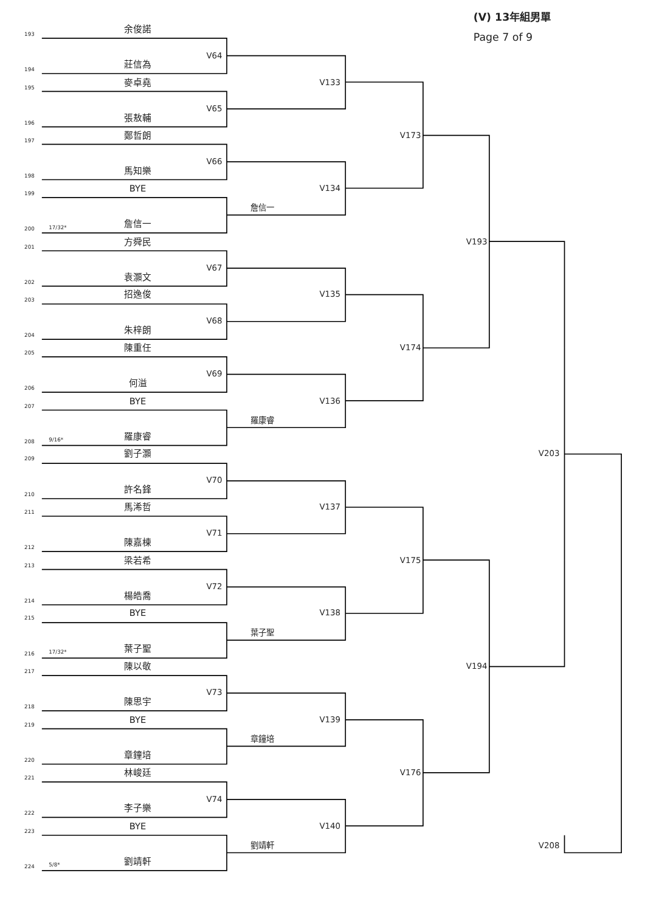(V) 13年組男單
193
余俊諾
Page 7 of 9
V64
194
莊信為
195
麥卓堯
V133
V65
196
張敖輔
197
鄭哲朗
V173
V66
198
馬知樂
199
BYE
V134
詹信一
200
17/32*
詹信一
201
方舜民
V193
V67
202
袁灝文
203
招逸俊
V135
V68
204
朱梓朗
205
陳重任
V174
V69
206
何溢
207
BYE
V136
羅康睿
208
9/16*
羅康睿
209
劉子灝
V203
V70
210
許名鋒
211
馬浠哲
V137
V71
212
陳嘉棟
213
梁若希
V175
V72
214
楊皓喬
215
BYE
V138
葉子聖
216
17/32*
葉子聖
217
陳以敬
V194
V73
218
陳思宇
219
BYE
V139
章鐘培
220
章鐘培
221
林峻廷
V176
V74
222
李子樂
223
BYE
V140
劉靖軒
V208
224
5/8*
劉靖軒